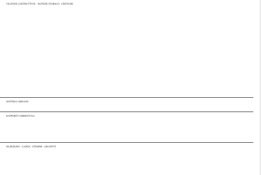VICENDE COSTRUTTIVE - NOTIZIE STORICO - CRITICHE
SISTEMA URBANO
RAPPORTI AMBIENTALI
ISCRIZIONI - LAPIDI - STEMMI - GRAFFITI